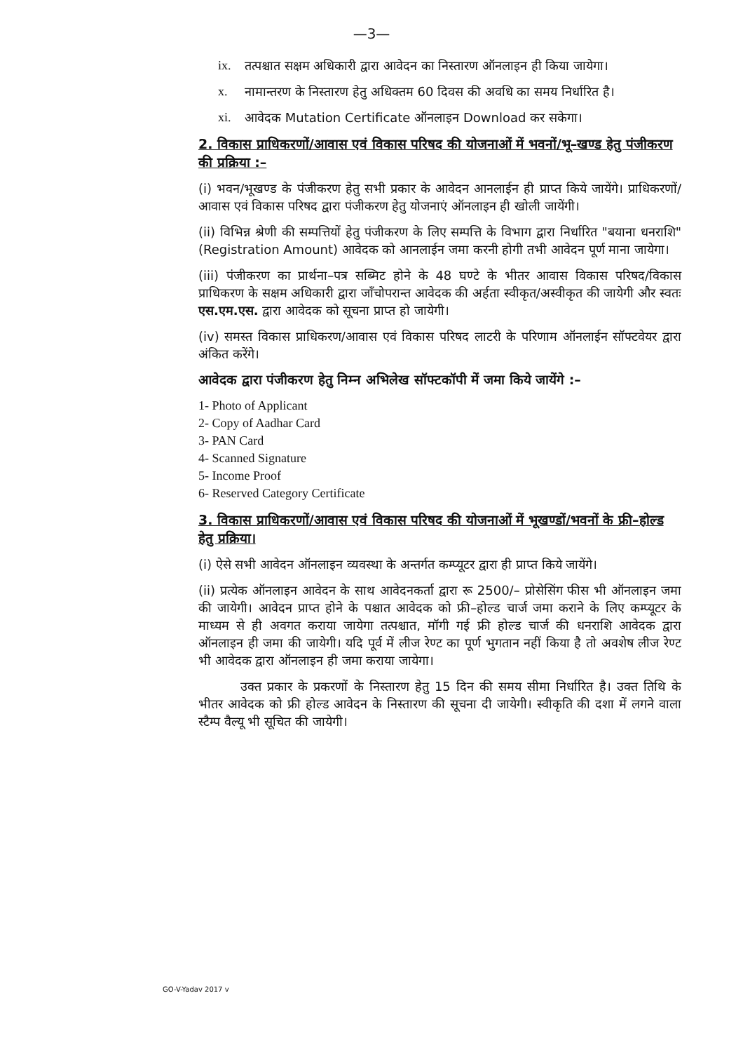—3—
ix. तत्पश्चात सक्षम अधिकारी द्वारा आवेदन का निस्तारण ऑनलाइन ही किया जायेगा।
x. नामान्तरण के निस्तारण हेतु अधिक्तम 60 दिवस की अवधि का समय निर्धारित है।
xi. आवेदक Mutation Certificate ऑनलाइन Download कर सकेगा।
2. विकास प्राधिकरणों/आवास एवं विकास परिषद की योजनाओं में भवनों/भू–खण्ड हेतु पंजीकरण की प्रक्रिया :–
(i) भवन/भूखण्ड के पंजीकरण हेतु सभी प्रकार के आवेदन आनलाईन ही प्राप्त किये जायेंगे। प्राधिकरणों/आवास एवं विकास परिषद द्वारा पंजीकरण हेतु योजनाएं ऑनलाइन ही खोली जायेंगी।
(ii) विभिन्न श्रेणी की सम्पत्तियों हेतु पंजीकरण के लिए सम्पत्ति के विभाग द्वारा निर्धारित "बयाना धनराशि" (Registration Amount) आवेदक को आनलाईन जमा करनी होगी तभी आवेदन पूर्ण माना जायेगा।
(iii) पंजीकरण का प्रार्थना–पत्र सब्मिट होने के 48 घण्टे के भीतर आवास विकास परिषद/विकास प्राधिकरण के सक्षम अधिकारी द्वारा जाँचोपरान्त आवेदक की अर्हता स्वीकृत/अस्वीकृत की जायेगी और स्वतः एस.एम.एस. द्वारा आवेदक को सूचना प्राप्त हो जायेगी।
(iv) समस्त विकास प्राधिकरण/आवास एवं विकास परिषद लाटरी के परिणाम ऑनलाईन सॉफ्टवेयर द्वारा अंकित करेंगे।
आवेदक द्वारा पंजीकरण हेतु निम्न अभिलेख सॉफ्टकॉपी में जमा किये जायेंगे :–
1- Photo of Applicant
2- Copy of Aadhar Card
3- PAN Card
4- Scanned Signature
5- Income Proof
6- Reserved Category Certificate
3. विकास प्राधिकरणों/आवास एवं विकास परिषद की योजनाओं में भूखण्डों/भवनों के फ्री–होल्ड हेतु प्रक्रिया।
(i) ऐसे सभी आवेदन ऑनलाइन व्यवस्था के अन्तर्गत कम्प्यूटर द्वारा ही प्राप्त किये जायेंगे।
(ii) प्रत्येक ऑनलाइन आवेदन के साथ आवेदनकर्ता द्वारा रू 2500/– प्रोसेसिंग फीस भी ऑनलाइन जमा की जायेगी। आवेदन प्राप्त होने के पश्चात आवेदक को फ्री–होल्ड चार्ज जमा कराने के लिए कम्प्यूटर के माध्यम से ही अवगत कराया जायेगा तत्पश्चात, मॉगी गई फ्री होल्ड चार्ज की धनराशि आवेदक द्वारा ऑनलाइन ही जमा की जायेगी। यदि पूर्व में लीज रेण्ट का पूर्ण भुगतान नहीं किया है तो अवशेष लीज रेण्ट भी आवेदक द्वारा ऑनलाइन ही जमा कराया जायेगा।
उक्त प्रकार के प्रकरणों के निस्तारण हेतु 15 दिन की समय सीमा निर्धारित है। उक्त तिथि के भीतर आवेदक को फ्री होल्ड आवेदन के निस्तारण की सूचना दी जायेगी। स्वीकृति की दशा में लगने वाला स्टैम्प वैल्यू भी सूचित की जायेगी।
GO-V-Yadav 2017 v